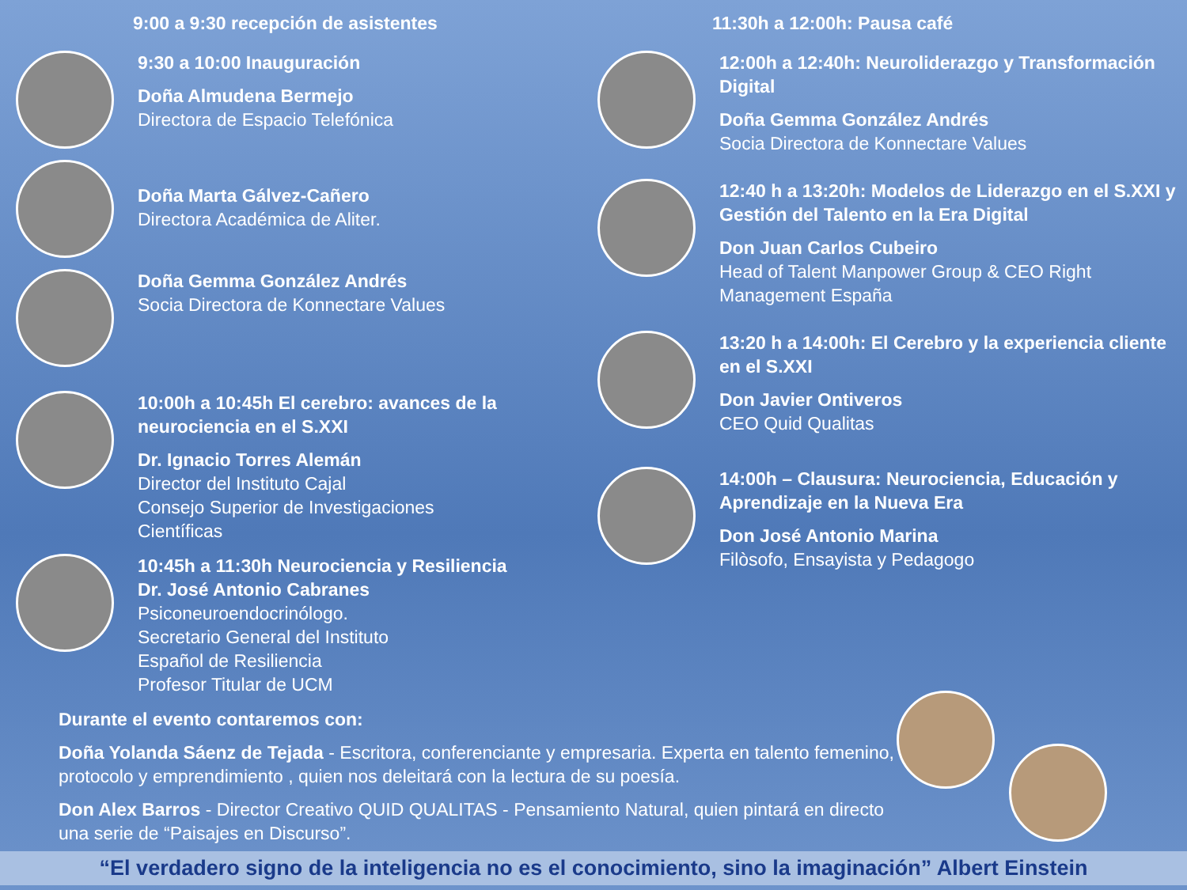9:00 a 9:30 recepción de asistentes
9:30 a 10:00 Inauguración
Doña Almudena Bermejo
Directora de Espacio Telefónica
Doña Marta Gálvez-Cañero
Directora Académica de Aliter.
Doña Gemma González Andrés
Socia Directora de Konnectare Values
10:00h a 10:45h El cerebro: avances de la neurociencia en el S.XXI
Dr. Ignacio Torres Alemán
Director del Instituto Cajal
Consejo Superior de Investigaciones
Científicas
10:45h a 11:30h Neurociencia y Resiliencia
Dr. José Antonio Cabranes
Psiconeuroendocrinólogo.
Secretario General del Instituto
Español de Resiliencia
Profesor Titular de UCM
11:30h a 12:00h: Pausa café
12:00h a 12:40h: Neuroliderazgo y Transformación Digital
Doña Gemma González Andrés
Socia Directora de Konnectare Values
12:40 h a 13:20h: Modelos de Liderazgo en el S.XXI y Gestión del Talento en la Era Digital
Don Juan Carlos Cubeiro
Head of Talent Manpower Group & CEO Right Management España
13:20 h a 14:00h: El Cerebro y la experiencia cliente en el S.XXI
Don Javier Ontiveros
CEO Quid Qualitas
14:00h – Clausura: Neurociencia, Educación y Aprendizaje en la Nueva Era
Don José Antonio Marina
Filòsofo, Ensayista y Pedagogo
Durante el evento contaremos con:
Doña Yolanda Sáenz de Tejada - Escritora, conferenciante y empresaria. Experta en talento femenino, protocolo y emprendimiento , quien nos deleitará con la lectura de su poesía.
Don Alex Barros - Director Creativo QUID QUALITAS - Pensamiento Natural, quien pintará en directo una serie de “Paisajes en Discurso”.
“El verdadero signo de la inteligencia no es el conocimiento, sino la imaginación” Albert Einstein